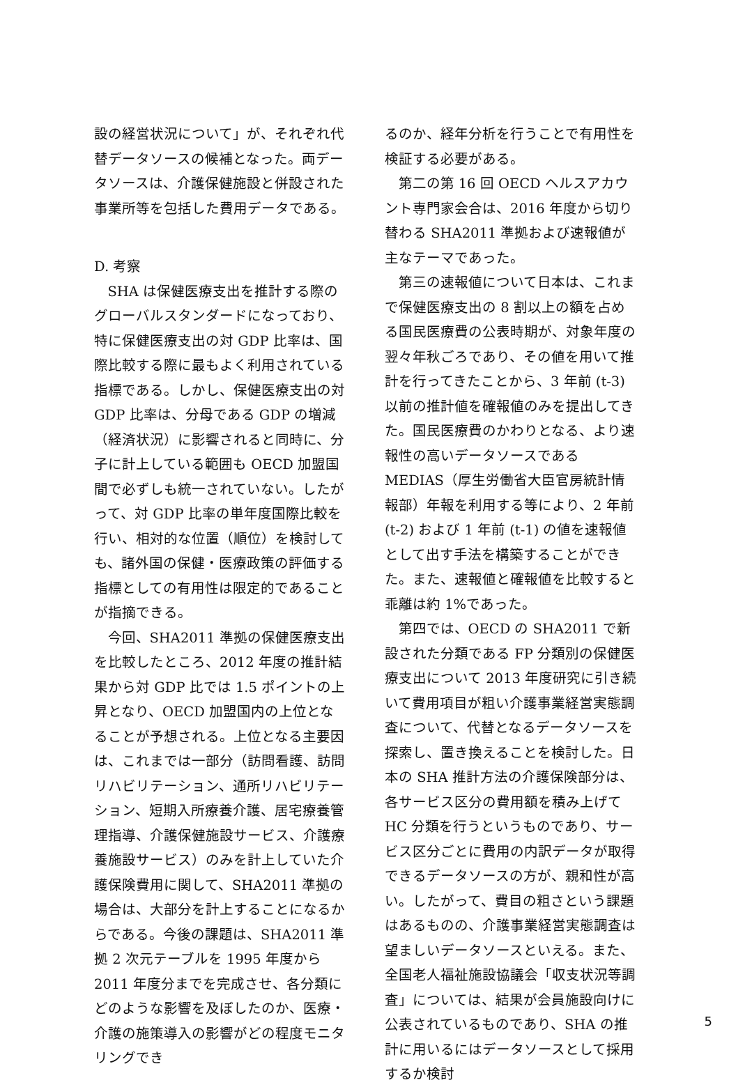設の経営状況について」が、それぞれ代替データソースの候補となった。両データソースは、介護保健施設と併設された事業所等を包括した費用データである。
D. 考察
SHA は保健医療支出を推計する際のグローバルスタンダードになっており、特に保健医療支出の対 GDP 比率は、国際比較する際に最もよく利用されている指標である。しかし、保健医療支出の対 GDP 比率は、分母である GDP の増減（経済状況）に影響されると同時に、分子に計上している範囲も OECD 加盟国間で必ずしも統一されていない。したがって、対 GDP 比率の単年度国際比較を行い、相対的な位置（順位）を検討しても、諸外国の保健・医療政策の評価する指標としての有用性は限定的であることが指摘できる。
今回、SHA2011 準拠の保健医療支出を比較したところ、2012 年度の推計結果から対 GDP 比では 1.5 ポイントの上昇となり、OECD 加盟国内の上位となることが予想される。上位となる主要因は、これまでは一部分（訪問看護、訪問リハビリテーション、通所リハビリテーション、短期入所療養介護、居宅療養管理指導、介護保健施設サービス、介護療養施設サービス）のみを計上していた介護保険費用に関して、SHA2011 準拠の場合は、大部分を計上することになるからである。今後の課題は、SHA2011 準拠 2 次元テーブルを 1995 年度から 2011 年度分までを完成させ、各分類にどのような影響を及ぼしたのか、医療・介護の施策導入の影響がどの程度モニタリングでき
るのか、経年分析を行うことで有用性を検証する必要がある。
第二の第 16 回 OECD ヘルスアカウント専門家会合は、2016 年度から切り替わる SHA2011 準拠および速報値が主なテーマであった。
第三の速報値について日本は、これまで保健医療支出の 8 割以上の額を占める国民医療費の公表時期が、対象年度の翌々年秋ごろであり、その値を用いて推計を行ってきたことから、3 年前 (t-3) 以前の推計値を確報値のみを提出してきた。国民医療費のかわりとなる、より速報性の高いデータソースである MEDIAS（厚生労働省大臣官房統計情報部）年報を利用する等により、2 年前 (t-2) および 1 年前 (t-1) の値を速報値として出す手法を構築することができた。また、速報値と確報値を比較すると乖離は約 1%であった。
第四では、OECD の SHA2011 で新設された分類である FP 分類別の保健医療支出について 2013 年度研究に引き続いて費用項目が粗い介護事業経営実態調査について、代替となるデータソースを探索し、置き換えることを検討した。日本の SHA 推計方法の介護保険部分は、各サービス区分の費用額を積み上げて HC 分類を行うというものであり、サービス区分ごとに費用の内訳データが取得できるデータソースの方が、親和性が高い。したがって、費目の粗さという課題はあるものの、介護事業経営実態調査は望ましいデータソースといえる。また、全国老人福祉施設協議会「収支状況等調査」については、結果が会員施設向けに公表されているものであり、SHA の推計に用いるにはデータソースとして採用するか検討
5